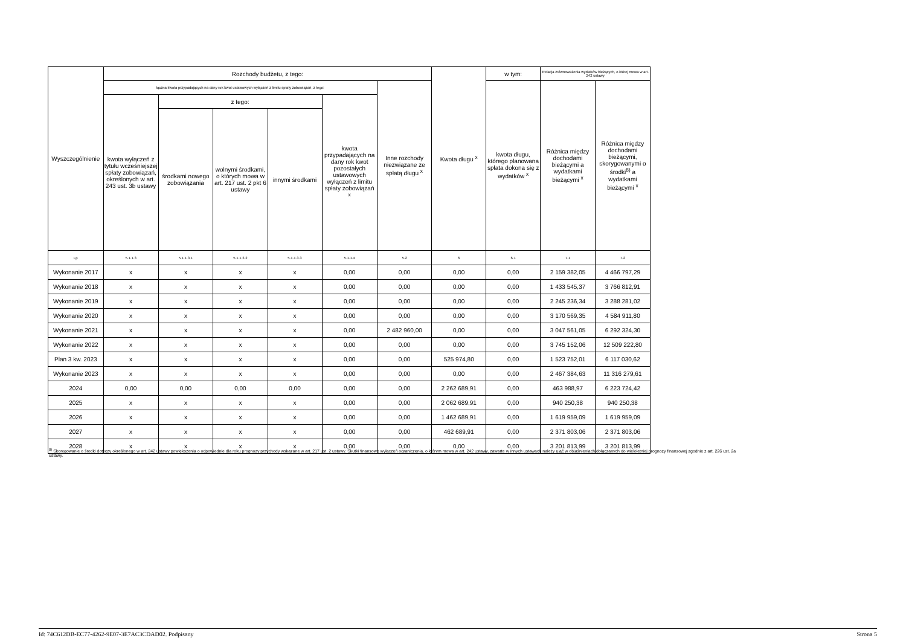| Wyszczególnienie | Rozchody budżetu, z tego: | | | | | | Kwota długu <sup>x</sup> | w tym: | Relacja zrównoważenia wydatków bieżących, o której mowa w art. 242 ustawy | |
| --- | --- | --- | --- | --- | --- | --- | --- | --- | --- | --- |
| | łączna kwota przypadających na dany rok kwot ustawowych wyłączeń z limitu spłaty zobowiązań, z tego: | | | | | Inne rozchody niezwiązane ze spłatą długu <sup>x</sup> | | kwota długu, którego planowana spłata dokona się z wydatków <sup>x</sup> | Różnica między dochodami bieżącymi a wydatkami bieżącymi <sup>x</sup> | Różnica między dochodami bieżącymi, skorygowanymi o środki<sup>8)</sup> a wydatkami bieżącymi <sup>x</sup> |
| | kwota wyłączeń z tytułu wcześniejszej spłaty zobowiązań, określonych w art. 243 ust. 3b ustawy | z tego: | | | kwota przypadających na dany rok kwot pozostałych ustawowych wyłączeń z limitu spłaty zobowiązań <sup>x</sup> | | | | | |
| | | środkami nowego zobowiązania | wolnymi środkami, o których mowa w art. 217 ust. 2 pkt 6 ustawy | innymi środkami | | | | | | |
| Lp | 5.1.1.3 | 5.1.1.3.1 | 5.1.1.3.2 | 5.1.1.3.3 | 5.1.1.4 | 5.2 | 6 | 6.1 | 7.1 | 7.2 |
| Wykonanie 2017 | x | x | x | x | 0,00 | 0,00 | 0,00 | 0,00 | 2 159 382,05 | 4 466 797,29 |
| Wykonanie 2018 | x | x | x | x | 0,00 | 0,00 | 0,00 | 0,00 | 1 433 545,37 | 3 766 812,91 |
| Wykonanie 2019 | x | x | x | x | 0,00 | 0,00 | 0,00 | 0,00 | 2 245 236,34 | 3 288 281,02 |
| Wykonanie 2020 | x | x | x | x | 0,00 | 0,00 | 0,00 | 0,00 | 3 170 569,35 | 4 584 911,80 |
| Wykonanie 2021 | x | x | x | x | 0,00 | 2 482 960,00 | 0,00 | 0,00 | 3 047 561,05 | 6 292 324,30 |
| Wykonanie 2022 | x | x | x | x | 0,00 | 0,00 | 0,00 | 0,00 | 3 745 152,06 | 12 509 222,80 |
| Plan 3 kw. 2023 | x | x | x | x | 0,00 | 0,00 | 525 974,80 | 0,00 | 1 523 752,01 | 6 117 030,62 |
| Wykonanie 2023 | x | x | x | x | 0,00 | 0,00 | 0,00 | 0,00 | 2 467 384,63 | 11 316 279,61 |
| 2024 | 0,00 | 0,00 | 0,00 | 0,00 | 0,00 | 0,00 | 2 262 689,91 | 0,00 | 463 988,97 | 6 223 724,42 |
| 2025 | x | x | x | x | 0,00 | 0,00 | 2 062 689,91 | 0,00 | 940 250,38 | 940 250,38 |
| 2026 | x | x | x | x | 0,00 | 0,00 | 1 462 689,91 | 0,00 | 1 619 959,09 | 1 619 959,09 |
| 2027 | x | x | x | x | 0,00 | 0,00 | 462 689,91 | 0,00 | 2 371 803,06 | 2 371 803,06 |
| 2028 | x | x | x | x | 0,00 | 0,00 | 0,00 | 0,00 | 3 201 813,99 | 3 201 813,99 |
<sup>8)</sup> Skorygowanie o środki dotyczy określonego w art. 242 ustawy powiększenia o odpowiednie dla roku prognozy przychody wskazane w art. 217 ust. 2 ustawy. Skutki finansowe wyłączeń ograniczenia, o którym mowa w art. 242 ustawy, zawarte w innych ustawach należy ująć w objaśnieniach dołączanych do wieloletniej prognozy finansowej zgodnie z art. 226 ust. 2a ustawy.
Id: 74C612DB-EC77-4262-9E07-3E7AC3CDAD02. Podpisany Strona 5